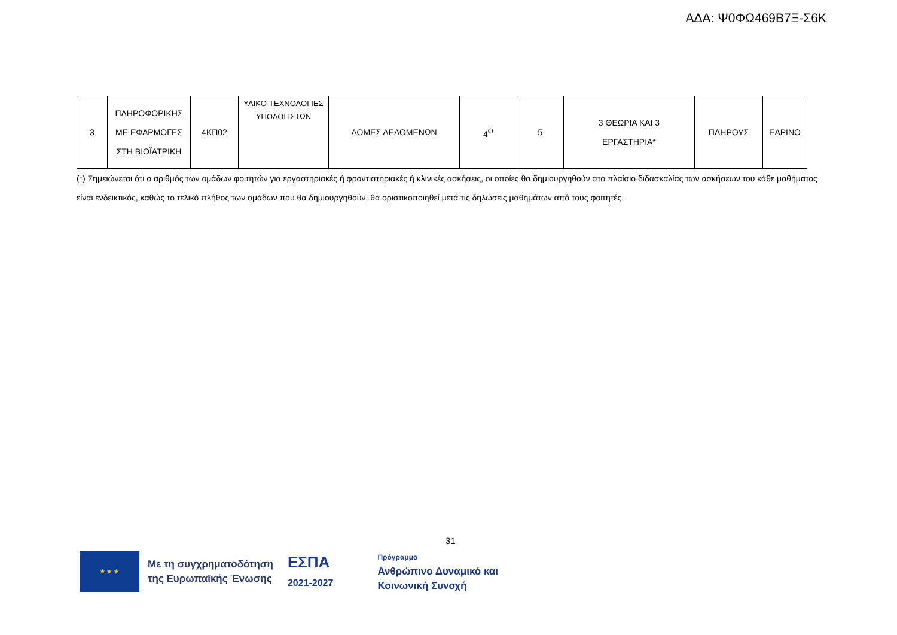ΑΔΑ: Ψ0ΦΩ469Β7Ξ-Σ6Κ
| 3 | ΠΛΗΡΟΦΟΡΙΚΗΣ ΜΕ ΕΦΑΡΜΟΓΕΣ ΣΤΗ ΒΙΟΪΑΤΡΙΚΗ | 4ΚΠ02 | ΥΛΙΚΟ-ΤΕΧΝΟΛΟΓΙΕΣ ΥΠΟΛΟΓΙΣΤΩΝ | ΔΟΜΕΣ ΔΕΔΟΜΕΝΩΝ | 4<sup>Ο</sup> | 5 | 3 ΘΕΩΡΙΑ ΚΑΙ 3 ΕΡΓΑΣΤΗΡΙΑ* | ΠΛΗΡΟΥΣ | ΕΑΡΙΝΟ |
(*) Σημειώνεται ότι ο αριθμός των ομάδων φοιτητών για εργαστηριακές ή φροντιστηριακές ή κλινικές ασκήσεις, οι οποίες θα δημιουργηθούν στο πλαίσιο διδασκαλίας των ασκήσεων του κάθε μαθήματος είναι ενδεικτικός, καθώς το τελικό πλήθος των ομάδων που θα δημιουργηθούν, θα οριστικοποιηθεί μετά τις δηλώσεις μαθημάτων από τους φοιτητές.
31
★ ★ ★
Με τη συγχρηματοδότηση
της Ευρωπαϊκής Ένωσης
ΕΣΠΑ
2021-2027
Πρόγραμμα
Ανθρώπινο Δυναμικό και
Κοινωνική Συνοχή